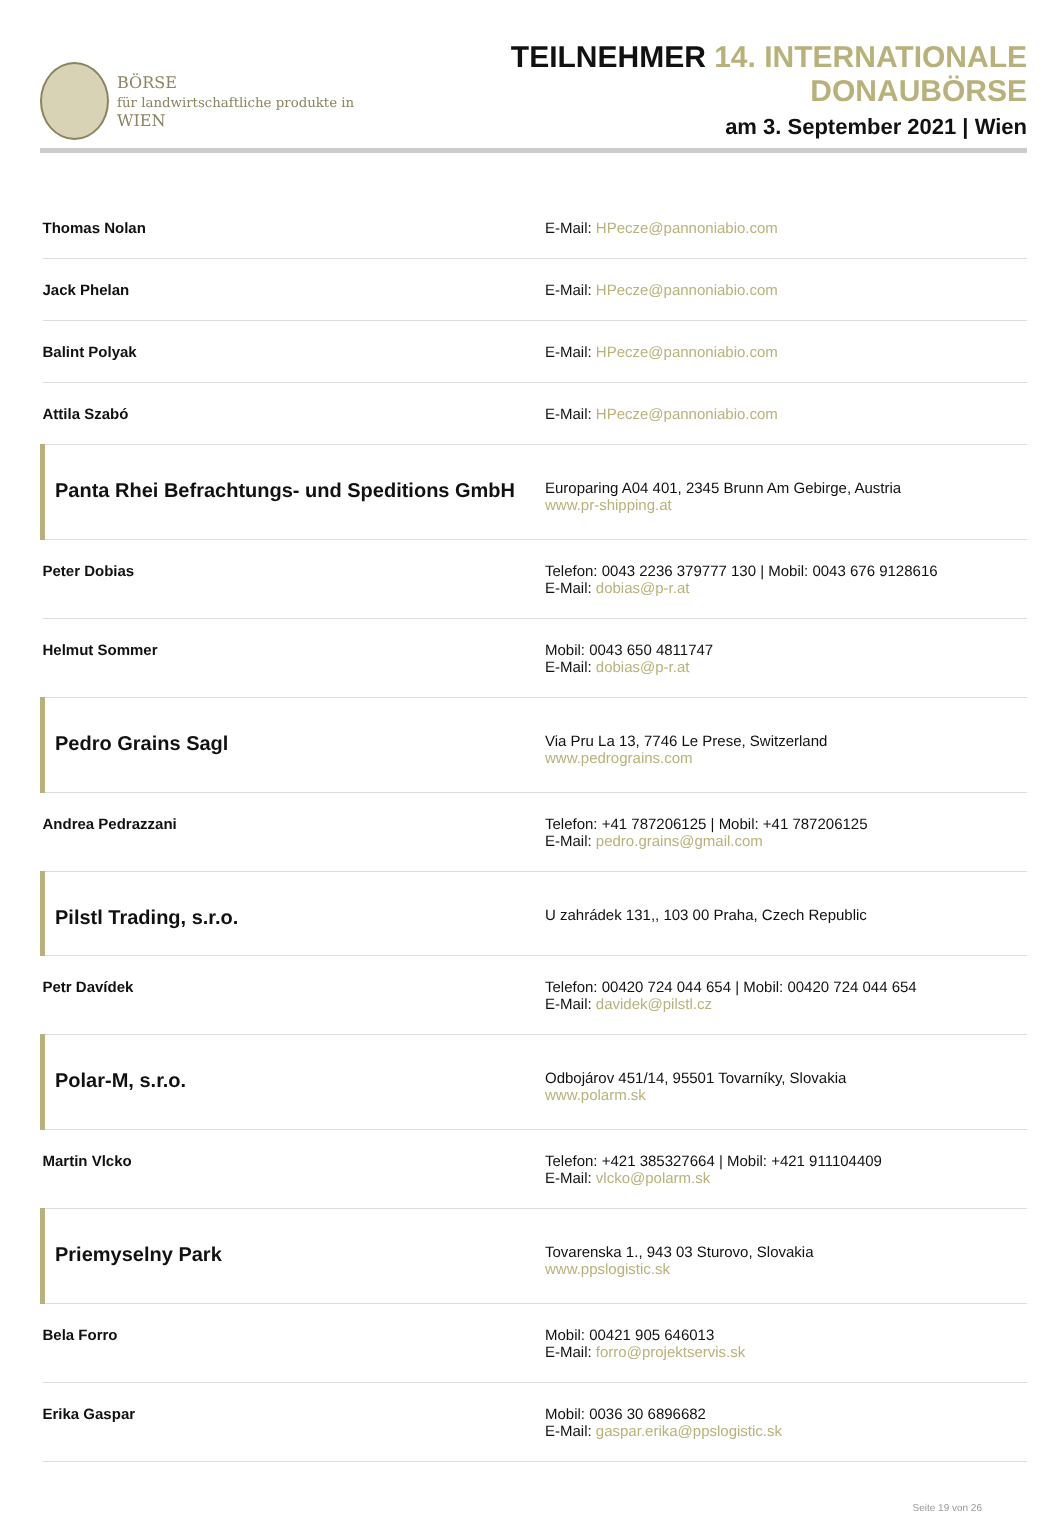BÖRSE
für landwirtschaftliche produkte in WIEN
TEILNEHMER 14. INTERNATIONALE DONAUBÖRSE
am 3. September 2021 | Wien
| Thomas Nolan | E-Mail: HPecze@pannoniabio.com |
| Jack Phelan | E-Mail: HPecze@pannoniabio.com |
| Balint Polyak | E-Mail: HPecze@pannoniabio.com |
| Attila Szabó | E-Mail: HPecze@pannoniabio.com |
| Panta Rhei Befrachtungs- und Speditions GmbH | Europaring A04 401, 2345 Brunn Am Gebirge, Austria www.pr-shipping.at |
| Peter Dobias | Telefon: 0043 2236 379777 130 / Mobil: 0043 676 9128616 E-Mail: dobias@p-r.at |
| Helmut Sommer | Mobil: 0043 650 4811747 E-Mail: dobias@p-r.at |
| Pedro Grains Sagl | Via Pru La 13, 7746 Le Prese, Switzerland www.pedrograins.com |
| Andrea Pedrazzani | Telefon: +41 787206125 / Mobil: +41 787206125 E-Mail: pedro.grains@gmail.com |
| Pilstl Trading, s.r.o. | U zahrádek 131,, 103 00 Praha, Czech Republic |
| Petr Davídek | Telefon: 00420 724 044 654 / Mobil: 00420 724 044 654 E-Mail: davidek@pilstl.cz |
| Polar-M, s.r.o. | Odbojárov 451/14, 95501 Tovarníky, Slovakia www.polarm.sk |
| Martin Vlcko | Telefon: +421 385327664 / Mobil: +421 911104409 E-Mail: vlcko@polarm.sk |
| Priemyselny Park | Tovarenska 1., 943 03 Sturovo, Slovakia www.ppslogistic.sk |
| Bela Forro | Mobil: 00421 905 646013 E-Mail: forro@projektservis.sk |
| Erika Gaspar | Mobil: 0036 30 6896682 E-Mail: gaspar.erika@ppslogistic.sk |
Seite 19 von 26